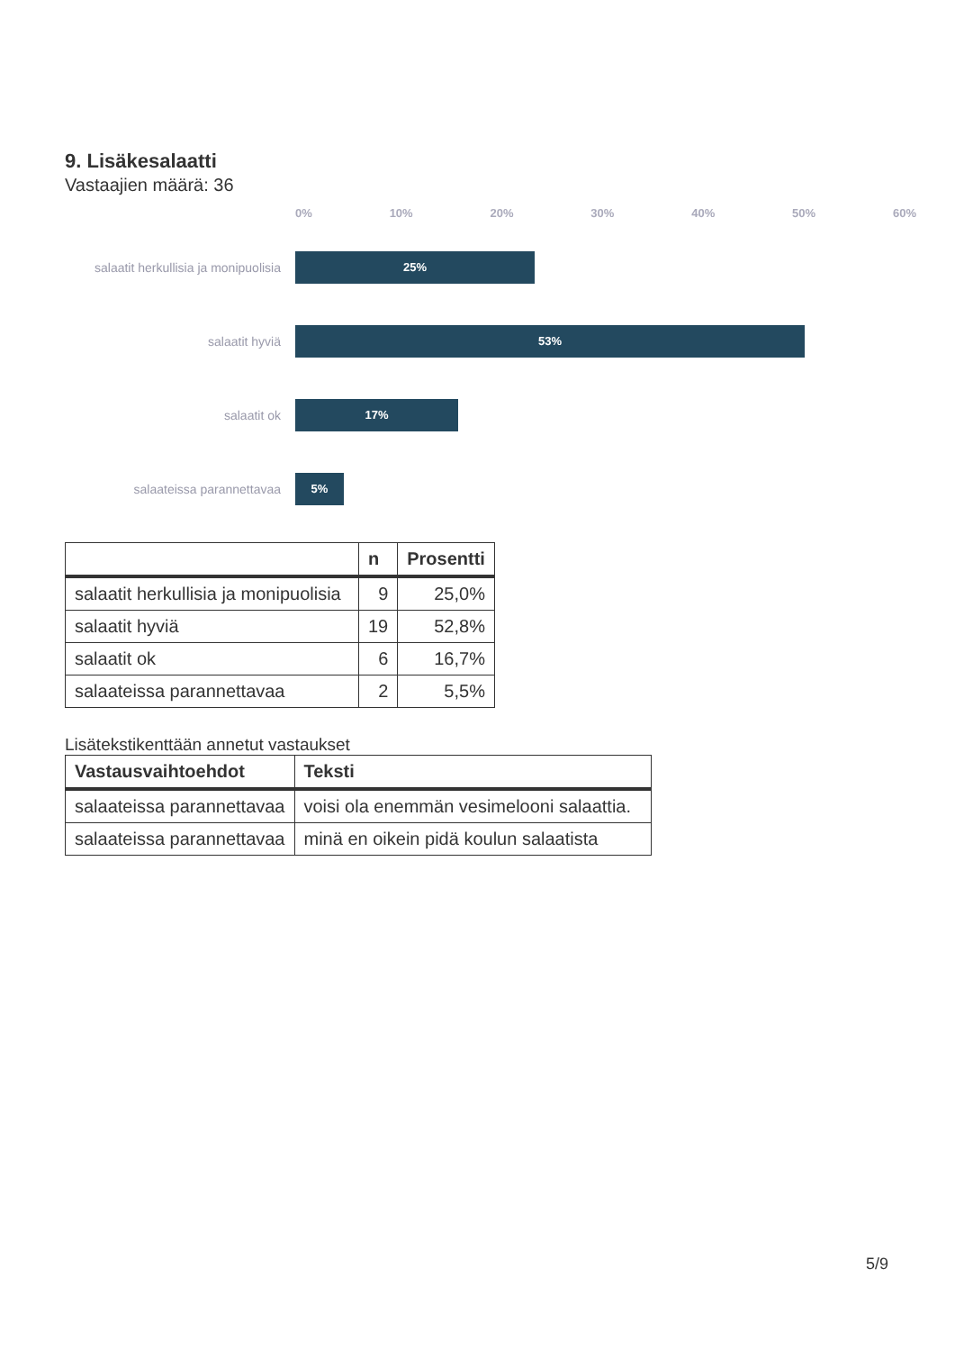9. Lisäkesalaatti
Vastaajien määrä: 36
0% 10% 20% 30% 40% 50% 60%
salaatit herkullisia ja monipuolisia
25%
salaatit hyviä
53%
salaatit ok
17%
salaateissa parannettavaa
5%
| | n | Prosentti |
| --- | --- | --- |
| salaatit herkullisia ja monipuolisia | 9 | 25,0% |
| salaatit hyviä | 19 | 52,8% |
| salaatit ok | 6 | 16,7% |
| salaateissa parannettavaa | 2 | 5,5% |
Lisätekstikenttään annetut vastaukset
| Vastausvaihtoehdot | Teksti |
| --- | --- |
| salaateissa parannettavaa | voisi ola enemmän vesimelooni salaattia. |
| salaateissa parannettavaa | minä en oikein pidä koulun salaatista |
5/9